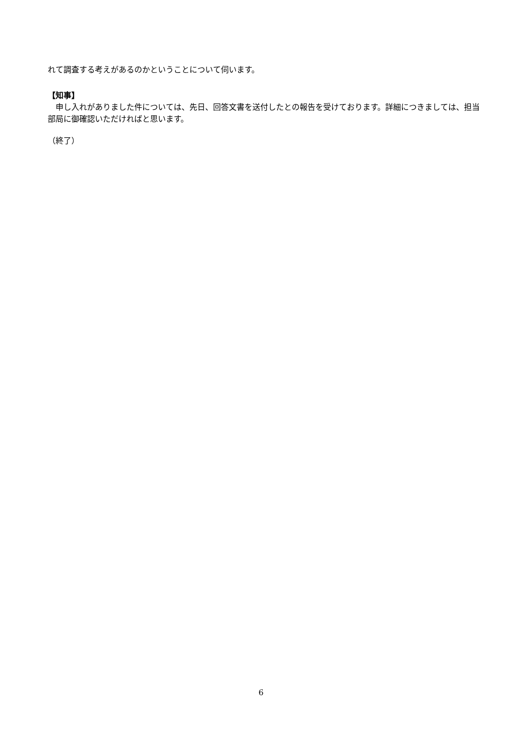れて調査する考えがあるのかということについて伺います。
【知事】
　申し入れがありました件については、先日、回答文書を送付したとの報告を受けております。詳細につきましては、担当部局に御確認いただければと思います。
（終了）
6